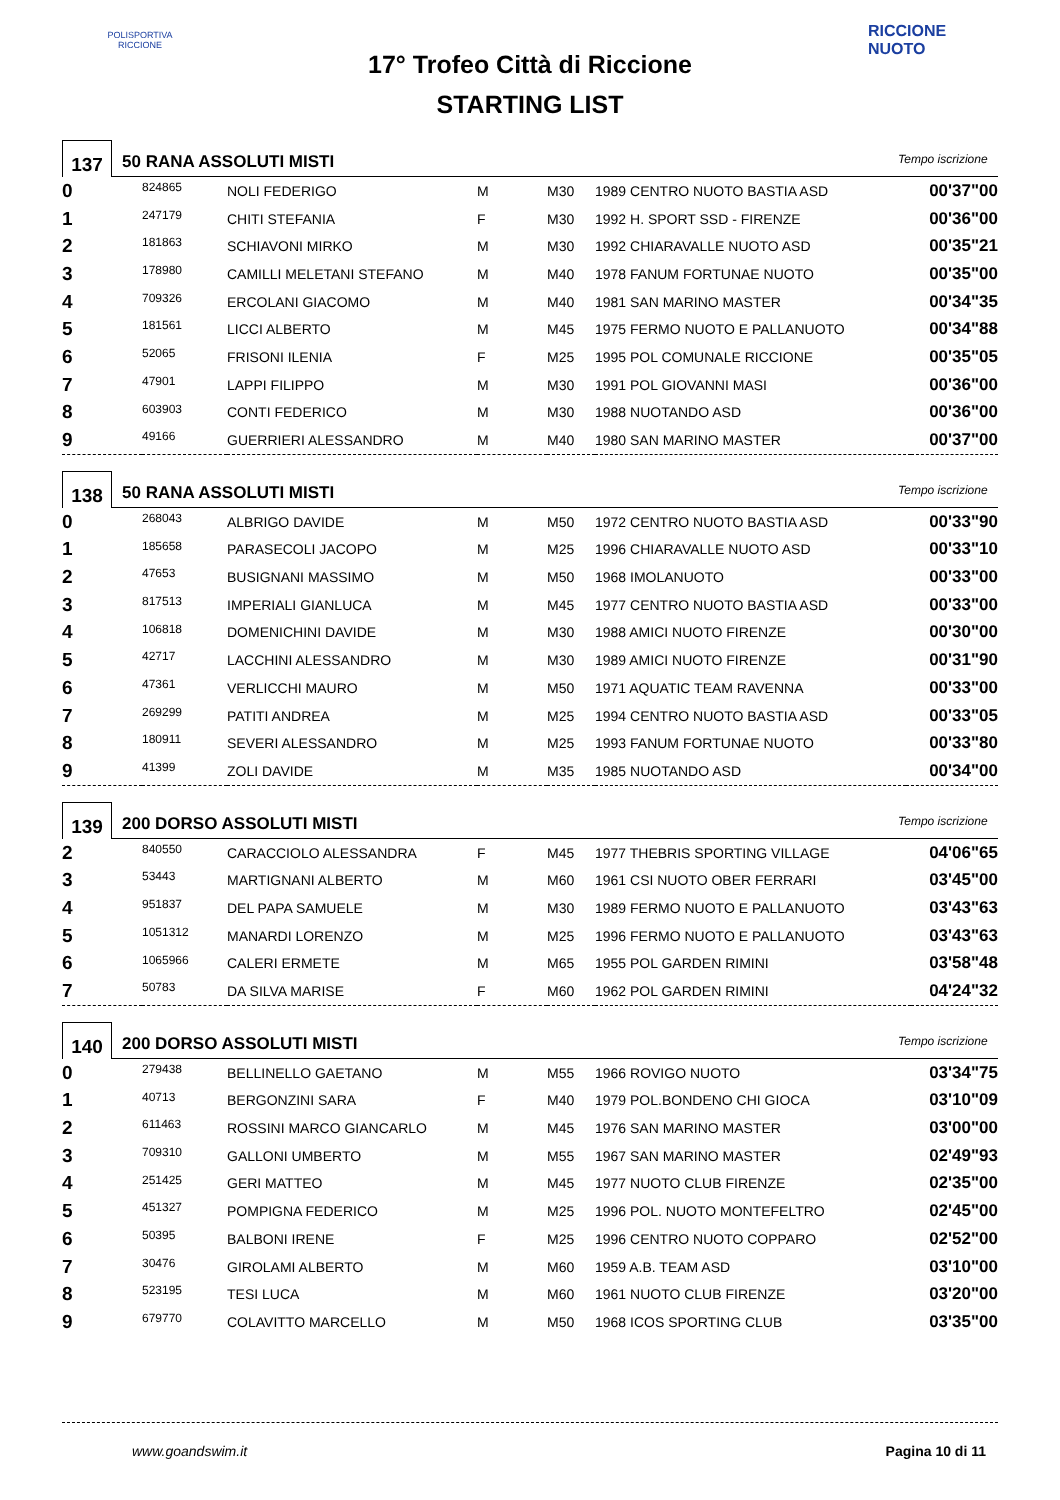POLISPORTIVA RICCIONE
RICCIONE NUOTO
17° Trofeo Città di Riccione
STARTING LIST
137
50 RANA ASSOLUTI MISTI
Tempo iscrizione
| 0 | 824865 | NOLI FEDERIGO | M | M30 | 1989 CENTRO NUOTO BASTIA ASD | 00'37"00 |
| 1 | 247179 | CHITI STEFANIA | F | M30 | 1992 H. SPORT SSD - FIRENZE | 00'36"00 |
| 2 | 181863 | SCHIAVONI MIRKO | M | M30 | 1992 CHIARAVALLE NUOTO ASD | 00'35"21 |
| 3 | 178980 | CAMILLI MELETANI STEFANO | M | M40 | 1978 FANUM FORTUNAE NUOTO | 00'35"00 |
| 4 | 709326 | ERCOLANI GIACOMO | M | M40 | 1981 SAN MARINO MASTER | 00'34"35 |
| 5 | 181561 | LICCI ALBERTO | M | M45 | 1975 FERMO NUOTO E PALLANUOTO | 00'34"88 |
| 6 | 52065 | FRISONI ILENIA | F | M25 | 1995 POL COMUNALE RICCIONE | 00'35"05 |
| 7 | 47901 | LAPPI FILIPPO | M | M30 | 1991 POL GIOVANNI MASI | 00'36"00 |
| 8 | 603903 | CONTI FEDERICO | M | M30 | 1988 NUOTANDO ASD | 00'36"00 |
| 9 | 49166 | GUERRIERI ALESSANDRO | M | M40 | 1980 SAN MARINO MASTER | 00'37"00 |
138
50 RANA ASSOLUTI MISTI
Tempo iscrizione
| 0 | 268043 | ALBRIGO DAVIDE | M | M50 | 1972 CENTRO NUOTO BASTIA ASD | 00'33"90 |
| 1 | 185658 | PARASECOLI JACOPO | M | M25 | 1996 CHIARAVALLE NUOTO ASD | 00'33"10 |
| 2 | 47653 | BUSIGNANI MASSIMO | M | M50 | 1968 IMOLANUOTO | 00'33"00 |
| 3 | 817513 | IMPERIALI GIANLUCA | M | M45 | 1977 CENTRO NUOTO BASTIA ASD | 00'33"00 |
| 4 | 106818 | DOMENICHINI DAVIDE | M | M30 | 1988 AMICI NUOTO FIRENZE | 00'30"00 |
| 5 | 42717 | LACCHINI ALESSANDRO | M | M30 | 1989 AMICI NUOTO FIRENZE | 00'31"90 |
| 6 | 47361 | VERLICCHI MAURO | M | M50 | 1971 AQUATIC TEAM RAVENNA | 00'33"00 |
| 7 | 269299 | PATITI ANDREA | M | M25 | 1994 CENTRO NUOTO BASTIA ASD | 00'33"05 |
| 8 | 180911 | SEVERI ALESSANDRO | M | M25 | 1993 FANUM FORTUNAE NUOTO | 00'33"80 |
| 9 | 41399 | ZOLI DAVIDE | M | M35 | 1985 NUOTANDO ASD | 00'34"00 |
139
200 DORSO ASSOLUTI MISTI
Tempo iscrizione
| 2 | 840550 | CARACCIOLO ALESSANDRA | F | M45 | 1977 THEBRIS SPORTING VILLAGE | 04'06"65 |
| 3 | 53443 | MARTIGNANI ALBERTO | M | M60 | 1961 CSI NUOTO OBER FERRARI | 03'45"00 |
| 4 | 951837 | DEL PAPA SAMUELE | M | M30 | 1989 FERMO NUOTO E PALLANUOTO | 03'43"63 |
| 5 | 1051312 | MANARDI LORENZO | M | M25 | 1996 FERMO NUOTO E PALLANUOTO | 03'43"63 |
| 6 | 1065966 | CALERI ERMETE | M | M65 | 1955 POL GARDEN RIMINI | 03'58"48 |
| 7 | 50783 | DA SILVA MARISE | F | M60 | 1962 POL GARDEN RIMINI | 04'24"32 |
140
200 DORSO ASSOLUTI MISTI
Tempo iscrizione
| 0 | 279438 | BELLINELLO GAETANO | M | M55 | 1966 ROVIGO NUOTO | 03'34"75 |
| 1 | 40713 | BERGONZINI SARA | F | M40 | 1979 POL.BONDENO CHI GIOCA | 03'10"09 |
| 2 | 611463 | ROSSINI MARCO GIANCARLO | M | M45 | 1976 SAN MARINO MASTER | 03'00"00 |
| 3 | 709310 | GALLONI UMBERTO | M | M55 | 1967 SAN MARINO MASTER | 02'49"93 |
| 4 | 251425 | GERI MATTEO | M | M45 | 1977 NUOTO CLUB FIRENZE | 02'35"00 |
| 5 | 451327 | POMPIGNA FEDERICO | M | M25 | 1996 POL. NUOTO MONTEFELTRO | 02'45"00 |
| 6 | 50395 | BALBONI IRENE | F | M25 | 1996 CENTRO NUOTO COPPARO | 02'52"00 |
| 7 | 30476 | GIROLAMI ALBERTO | M | M60 | 1959 A.B. TEAM ASD | 03'10"00 |
| 8 | 523195 | TESI LUCA | M | M60 | 1961 NUOTO CLUB FIRENZE | 03'20"00 |
| 9 | 679770 | COLAVITTO MARCELLO | M | M50 | 1968 ICOS SPORTING CLUB | 03'35"00 |
www.goandswim.it Pagina 10 di 11